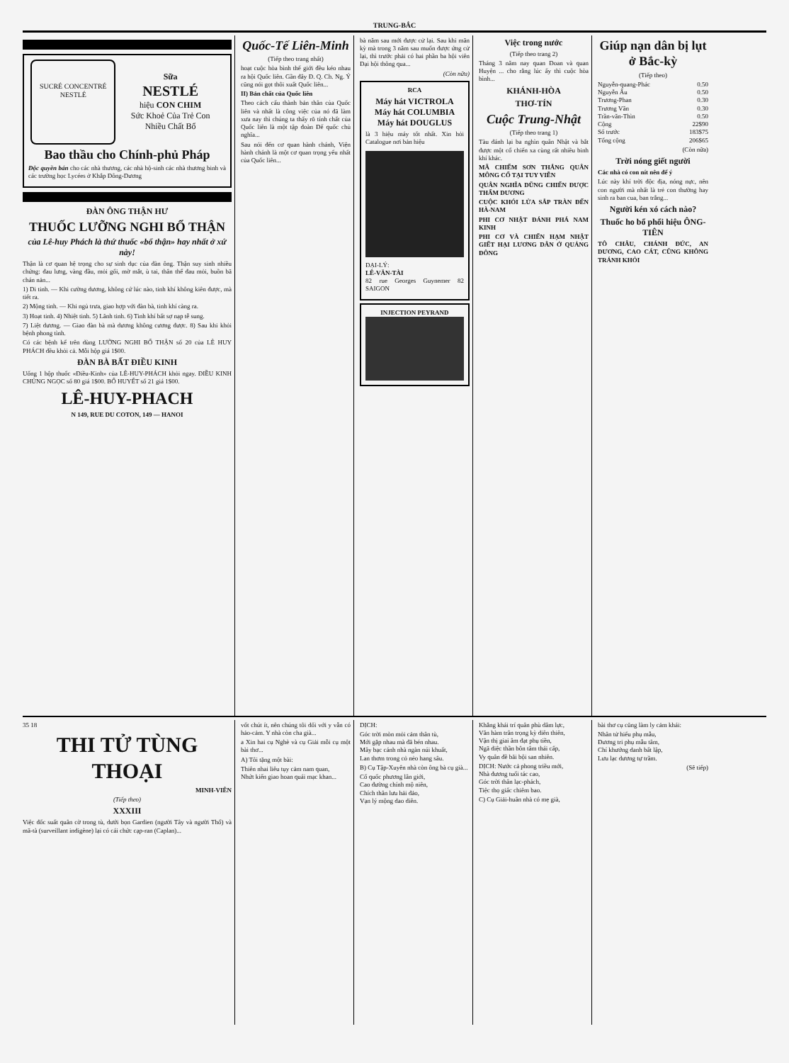TRUNG-BẮC
SUCRÉ CONCENTRÉ NESTLÉ
Sữa
NESTLÉ
hiệu CON CHIM
Sức Khoẻ Của Trẻ Con
Nhiều Chất Bổ
Bao thầu cho Chính-phủ Pháp
Độc quyền bán cho các nhà thương, các nhà hộ-sinh các nhà thương binh và các trường học Lycées ở Khắp Đông-Dương
ĐÀN ÔNG THẬN HƯ
THUỐC LƯỠNG NGHI BỔ THẬN
của Lê-huy Phách là thứ thuốc «bổ thận» hay nhất ở xứ này!
Thận là cơ quan hệ trọng cho sự sinh dục của đàn ông. Thận suy sinh nhiều chứng: đau lưng, vàng đầu, mỏi gối, mờ mắt, ù tai, thân thể đau mỏi, buồn bã chán nản...
1) Di tinh. — Khi cường dương, không cứ lúc nào, tinh khí không kiên được, mà tiết ra.
2) Mộng tinh. — Khi ngủ trưa, giao hợp với đàn bà, tinh khí càng ra.
3) Hoạt tinh. 4) Nhiệt tinh. 5) Lãnh tinh. 6) Tinh khí bất sợ nạp tễ sung.
7) Liệt dương. — Giao đàn bà mà dương không cương được. 8) Sau khi khỏi bệnh phong tình.
Có các bệnh kể trên dùng LƯỠNG NGHI BỔ THẬN số 20 của LÊ HUY PHÁCH đều khỏi cả. Mỗi hộp giá 1$00.
ĐÀN BÀ BẤT ĐIỀU KINH
Uống 1 hộp thuốc «Điều-Kinh» của LÊ-HUY-PHÁCH khỏi ngay. ĐIỀU KINH CHỦNG NGỌC số 80 giá 1$00. BỔ HUYẾT số 21 giá 1$00.
LÊ-HUY-PHACH
N 149, RUE DU COTON, 149 — HANOI
Quốc-Tế Liên-Minh
(Tiếp theo trang nhất)
hoạt cuộc hòa bình thế giới đều kéo nhau ra hội Quốc liên. Gần đây Đ. Q. Ch. Ng. Ý cũng nói gọt thôi xuất Quốc liên...
II) Bản chất của Quốc liên
Theo cách cấu thành bản thân của Quốc liên và nhất là công việc của nó đã làm xưa nay thì chúng ta thấy rõ tính chất của Quốc liên là một tập đoàn Đế quốc chủ nghĩa...
Sau nói đến cơ quan hành chánh, Viện hành chánh là một cơ quan trọng yếu nhất của Quốc liên...
bà năm sau mới được cử lại. Sau khi mãn kỳ mà trong 3 năm sau muốn được ứng cử lại, thì trước phải có hai phần ba hội viên Đại hội thông qua...
(Còn nữa)
RCA
Máy hát VICTROLA
Máy hát COLUMBIA
Máy hát DOUGLUS
là 3 hiệu máy tốt nhất. Xin hỏi Catalogue nơi bản hiệu
ĐẠI-LÝ:
LÊ-VĂN-TÀI
82 rue Georges Guynemer 82 SAIGON
INJECTION PEYRAND
Việc trong nước
(Tiếp theo trang 2)
Tháng 3 năm nay quan Đoan và quan Huyện ... cho rằng lúc ấy thì cuộc hòa bình...
KHÁNH-HÒA
THƠ-TÍN
Cuộc Trung-Nhật
(Tiếp theo trang 1)
Tàu đánh lại ba nghìn quân Nhật và bắt được một cổ chiến xa cùng rất nhiều binh khí khác.
MÃ CHIẾM SƠN THẮNG QUÂN MÔNG CỔ TẠI TUY VIỄN
QUÂN NGHĨA DŨNG CHIẾN ĐƯỢC THẨM DƯƠNG
CUỘC KHÓI LỬA SẮP TRÀN ĐẾN HÀ-NAM
PHI CƠ NHẬT ĐÁNH PHÁ NAM KINH
PHI CƠ VÀ CHIẾN HẠM NHẬT GIẾT HẠI LƯƠNG DÂN Ở QUẢNG ĐÔNG
Giúp nạn dân bị lụt ở Bắc-kỳ
(Tiếp theo)
Nguyễn-quang-Phác 0.50
Nguyễn Ấu 0.50
Trương-Phan 0.30
Trương Văn 0.30
Trần-văn-Thìn 0.50
Cộng 22$90
Số trước 183$75
Tổng cộng 206$65
(Còn nữa)
Trời nóng giết người
Các nhà có con nít nên để ý
Lúc này khí trời độc địa, nóng nực, nên con người mà nhất là trẻ con thường hay sinh ra ban cua, ban trắng...
Người kén xó cách nào?
Thuốc ho bổ phổi hiệu ÔNG-TIÊN
TÔ CHÂU, CHÁNH ĐỨC, AN DƯƠNG, CAO CÁT, CŨNG KHÔNG TRÁNH KHỎI
35 18
THI TỬ TÙNG THOẠI
MINH-VIÊN
(Tiếp theo)
XXXIII
Việc đốc suất quân cờ trong tù, dưới bọn Gardien (người Tây và người Thổ) và mã-tà (surveillant indigène) lại có cái chức cạp-ran (Caplan)...
vốt chút ít, nên chúng tôi dối với y vẫn có hảo-cảm. Y nhà còn cha già...
a Xin hai cụ Nghè và cụ Giải mỗi cụ một bài thơ...
A) Tôi tặng một bài:
Thiên nhai liêu tụy cảm nam quan,
Nhứt kiến giao hoan quái mạc khan...
DỊCH:
Góc trời mòn mỏi cảm thân tù,
Mới gặp nhau mà đã bén nhau.
Mây bạc cánh nhà ngàn núi khuất,
Lan thơm trong cỏ nẻo hang sâu.
B) Cụ Tập-Xuyên nhà còn ông bà cụ già...
Cố quốc phương lân giới,
Cao đường chính mộ niên,
Chích thân lưu hải đảo,
Vạn lý mộng dao diên.
Khẳng khái trí quân phù dâm lực,
Văn hàm trân trọng kỳ diên thiên,
Vận thị giai âm đạt phụ tiền,
Ngã diệc thần bôn tâm thái cấp,
Vy quân đề bãi bội san nhiên.
DỊCH: Nước cả phong triều mới,
Nhà đương tuổi tác cao,
Góc trời thân lạc-phách,
Tiệc thọ giấc chiêm bao.
C) Cụ Giải-huân nhà có mẹ già,
bài thơ cụ cũng làm ly cảm khái:
Nhân tử hiếu phụ mẫu,
Đương tri phụ mẫu tâm,
Chí khướng danh bất lập,
Lưu lạc dương tự trầm.
(Sẽ tiếp)